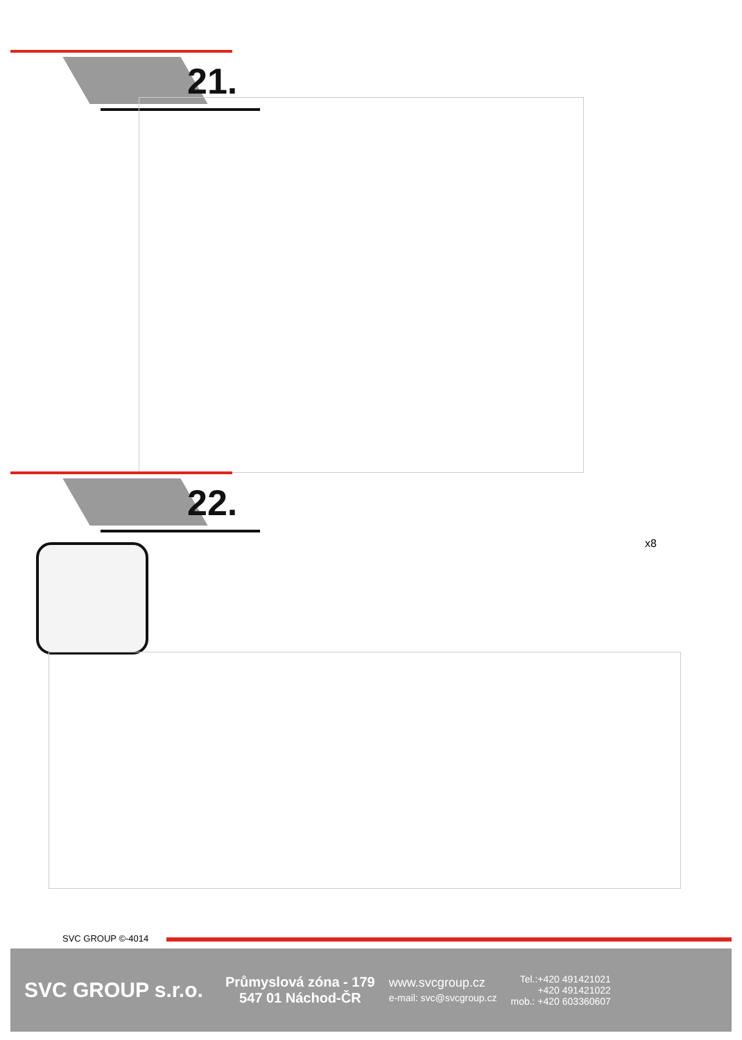21.
22.
x8
SVC GROUP ©-4014
SVC GROUP s.r.o.
Průmyslová zóna - 179
547 01 Náchod-ČR
www.svcgroup.cz
e-mail: svc@svcgroup.cz
Tel.:+420 491421021
+420 491421022
mob.: +420 603360607